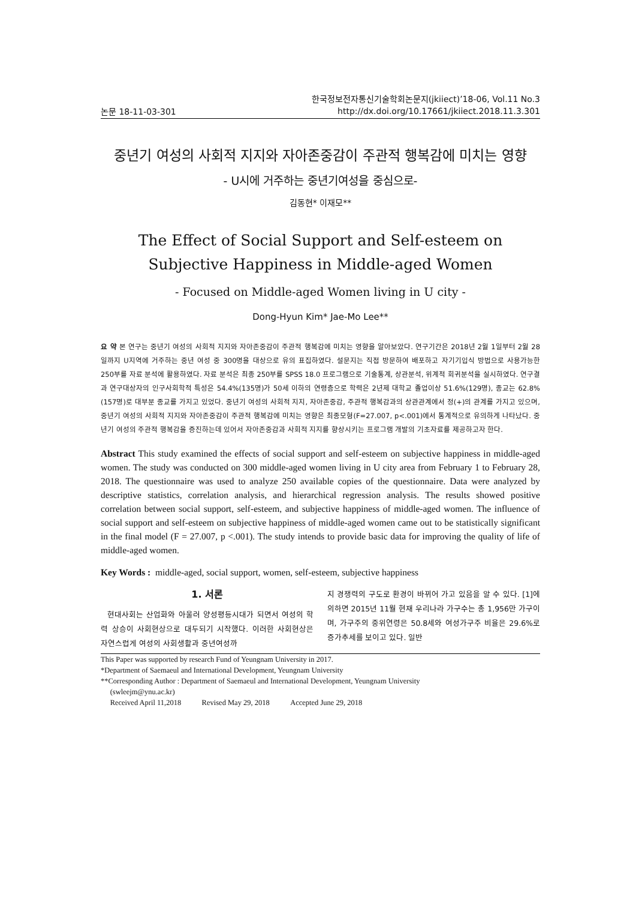논문 18-11-03-301 한국정보전자통신기술학회논문지(jkiiect)’18-06, Vol.11 No.3
http://dx.doi.org/10.17661/jkiiect.2018.11.3.301
중년기 여성의 사회적 지지와 자아존중감이 주관적 행복감에 미치는 영향
- U시에 거주하는 중년기여성을 중심으로-
김동현* 이재모**
The Effect of Social Support and Self-esteem on Subjective Happiness in Middle-aged Women
- Focused on Middle-aged Women living in U city -
Dong-Hyun Kim* Jae-Mo Lee**
요 약 본 연구는 중년기 여성의 사회적 지지와 자아존중감이 주관적 행복감에 미치는 영향을 알아보았다. 연구기간은 2018년 2월 1일부터 2월 28일까지 U지역에 거주하는 중년 여성 중 300명을 대상으로 유의 표집하였다. 설문지는 직접 방문하여 배포하고 자기기입식 방법으로 사용가능한 250부를 자료 분석에 활용하였다. 자료 분석은 최종 250부를 SPSS 18.0 프로그램으로 기술통계, 상관분석, 위계적 회귀분석을 실시하였다. 연구결과 연구대상자의 인구사회학적 특성은 54.4%(135명)가 50세 이하의 연령층으로 학력은 2년제 대학교 졸업이상 51.6%(129명), 종교는 62.8%(157명)로 대부분 종교를 가지고 있었다. 중년기 여성의 사회적 지지, 자아존중감, 주관적 행복감과의 상관관계에서 정(+)의 관계를 가지고 있으며, 중년기 여성의 사회적 지지와 자아존중감이 주관적 행복감에 미치는 영향은 최종모형(F=27.007, p<.001)에서 통계적으로 유의하게 나타났다. 중년기 여성의 주관적 행복감을 증진하는데 있어서 자아존중감과 사회적 지지를 향상시키는 프로그램 개발의 기초자료를 제공하고자 한다.
Abstract This study examined the effects of social support and self-esteem on subjective happiness in middle-aged women. The study was conducted on 300 middle-aged women living in U city area from February 1 to February 28, 2018. The questionnaire was used to analyze 250 available copies of the questionnaire. Data were analyzed by descriptive statistics, correlation analysis, and hierarchical regression analysis. The results showed positive correlation between social support, self-esteem, and subjective happiness of middle-aged women. The influence of social support and self-esteem on subjective happiness of middle-aged women came out to be statistically significant in the final model (F = 27.007, p <.001). The study intends to provide basic data for improving the quality of life of middle-aged women.
Key Words : middle-aged, social support, women, self-esteem, subjective happiness
1. 서론
현대사회는 산업화와 아울러 양성평등시대가 되면서 여성의 학력 상승이 사회현상으로 대두되기 시작했다. 이러한 사회현상은 자연스럽게 여성의 사회생활과 중년여성까
지 경쟁력의 구도로 환경이 바뀌어 가고 있음을 알 수 있다. [1]에 의하면 2015년 11월 현재 우리나라 가구수는 총 1,956만 가구이며, 가구주의 중위연령은 50.8세와 여성가구주 비율은 29.6%로 증가추세를 보이고 있다. 일반
This Paper was supported by research Fund of Yeungnam University in 2017.
*Department of Saemaeul and International Development, Yeungnam University
**Corresponding Author : Department of Saemaeul and International Development, Yeungnam University
(swleejm@ynu.ac.kr)
Received April 11,2018 Revised May 29, 2018 Accepted June 29, 2018